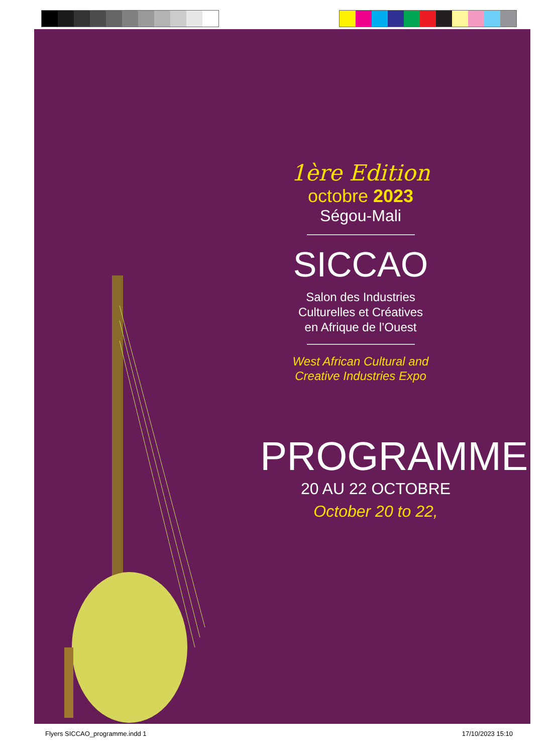1ère Edition
octobre 2023
Ségou-Mali
SICCAO
Salon des Industries
Culturelles et Créatives
en Afrique de l’Ouest
West African Cultural and
Creative Industries Expo
PROGRAMME
20 AU 22 OCTOBRE
October 20 to 22,
Flyers SICCAO_programme.indd 1 17/10/2023 15:10